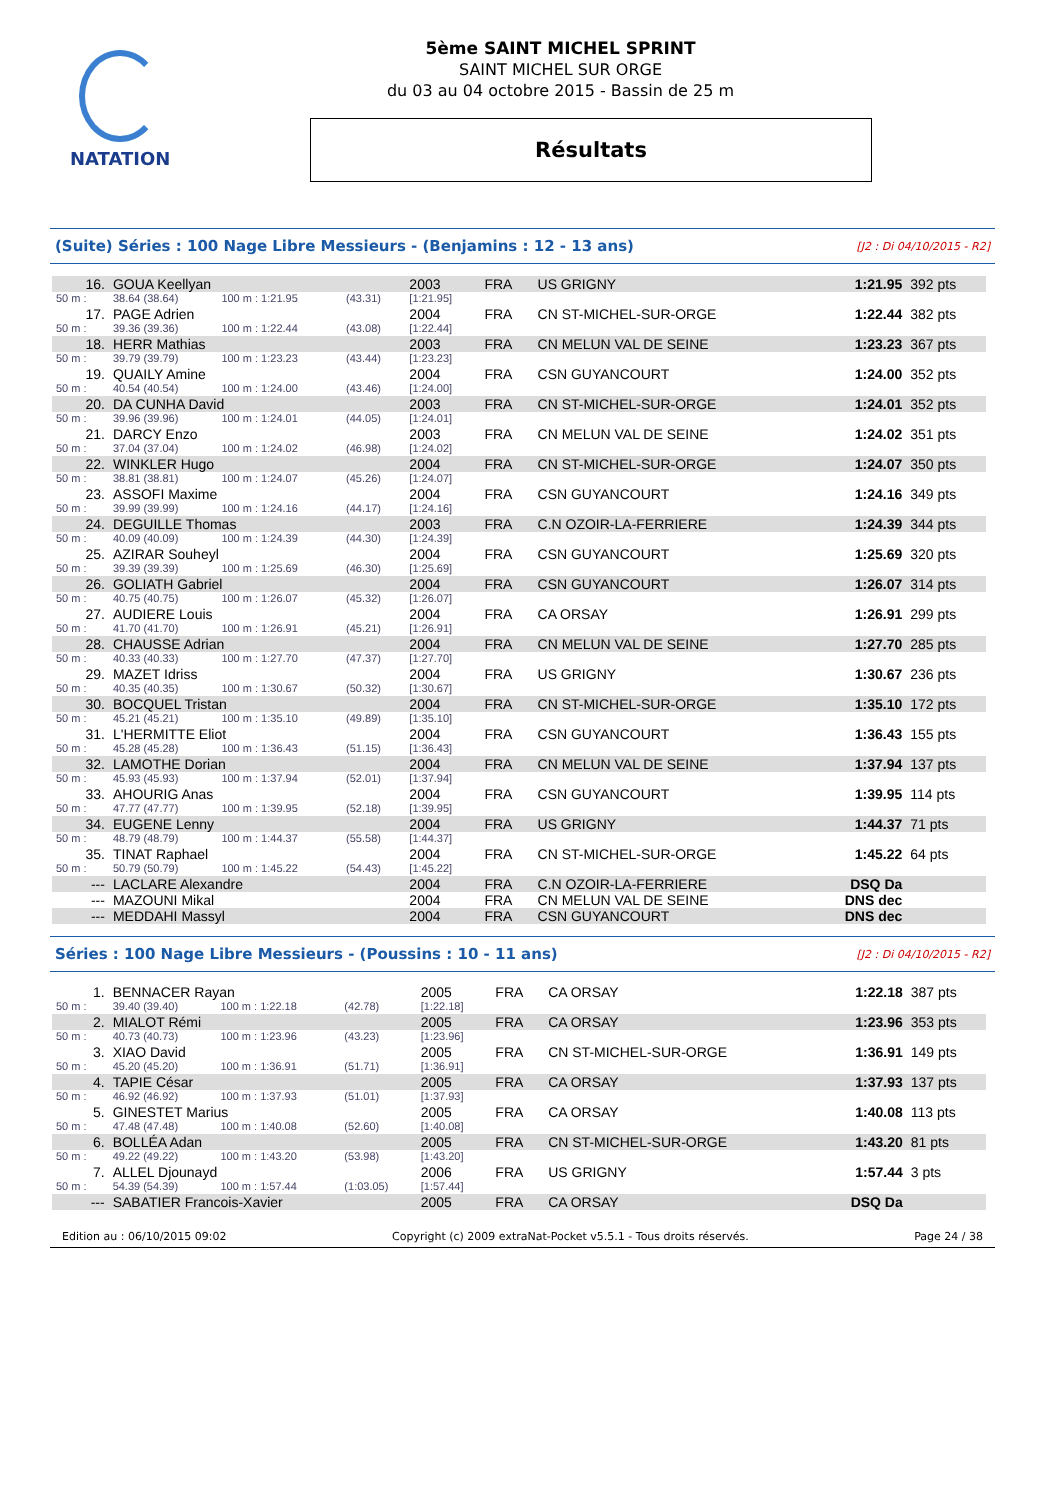NATATION
5ème SAINT MICHEL SPRINT
SAINT MICHEL SUR ORGE
du 03 au 04 octobre 2015 - Bassin de 25 m
Résultats
(Suite) Séries : 100 Nage Libre Messieurs - (Benjamins : 12 - 13 ans) [J2 : Di 04/10/2015 - R2]
| 16. | GOUA Keellyan | | | 2003 | FRA | US GRIGNY | 1:21.95 | 392 pts |
| 50 m : | 38.64 (38.64) | 100 m : 1:21.95 | (43.31) | [1:21.95] | | | | |
| 17. | PAGE Adrien | | | 2004 | FRA | CN ST-MICHEL-SUR-ORGE | 1:22.44 | 382 pts |
| 50 m : | 39.36 (39.36) | 100 m : 1:22.44 | (43.08) | [1:22.44] | | | | |
| 18. | HERR Mathias | | | 2003 | FRA | CN MELUN VAL DE SEINE | 1:23.23 | 367 pts |
| 50 m : | 39.79 (39.79) | 100 m : 1:23.23 | (43.44) | [1:23.23] | | | | |
| 19. | QUAILY Amine | | | 2004 | FRA | CSN GUYANCOURT | 1:24.00 | 352 pts |
| 50 m : | 40.54 (40.54) | 100 m : 1:24.00 | (43.46) | [1:24.00] | | | | |
| 20. | DA CUNHA David | | | 2003 | FRA | CN ST-MICHEL-SUR-ORGE | 1:24.01 | 352 pts |
| 50 m : | 39.96 (39.96) | 100 m : 1:24.01 | (44.05) | [1:24.01] | | | | |
| 21. | DARCY Enzo | | | 2003 | FRA | CN MELUN VAL DE SEINE | 1:24.02 | 351 pts |
| 50 m : | 37.04 (37.04) | 100 m : 1:24.02 | (46.98) | [1:24.02] | | | | |
| 22. | WINKLER Hugo | | | 2004 | FRA | CN ST-MICHEL-SUR-ORGE | 1:24.07 | 350 pts |
| 50 m : | 38.81 (38.81) | 100 m : 1:24.07 | (45.26) | [1:24.07] | | | | |
| 23. | ASSOFI Maxime | | | 2004 | FRA | CSN GUYANCOURT | 1:24.16 | 349 pts |
| 50 m : | 39.99 (39.99) | 100 m : 1:24.16 | (44.17) | [1:24.16] | | | | |
| 24. | DEGUILLE Thomas | | | 2003 | FRA | C.N OZOIR-LA-FERRIERE | 1:24.39 | 344 pts |
| 50 m : | 40.09 (40.09) | 100 m : 1:24.39 | (44.30) | [1:24.39] | | | | |
| 25. | AZIRAR Souheyl | | | 2004 | FRA | CSN GUYANCOURT | 1:25.69 | 320 pts |
| 50 m : | 39.39 (39.39) | 100 m : 1:25.69 | (46.30) | [1:25.69] | | | | |
| 26. | GOLIATH Gabriel | | | 2004 | FRA | CSN GUYANCOURT | 1:26.07 | 314 pts |
| 50 m : | 40.75 (40.75) | 100 m : 1:26.07 | (45.32) | [1:26.07] | | | | |
| 27. | AUDIERE Louis | | | 2004 | FRA | CA ORSAY | 1:26.91 | 299 pts |
| 50 m : | 41.70 (41.70) | 100 m : 1:26.91 | (45.21) | [1:26.91] | | | | |
| 28. | CHAUSSE Adrian | | | 2004 | FRA | CN MELUN VAL DE SEINE | 1:27.70 | 285 pts |
| 50 m : | 40.33 (40.33) | 100 m : 1:27.70 | (47.37) | [1:27.70] | | | | |
| 29. | MAZET Idriss | | | 2004 | FRA | US GRIGNY | 1:30.67 | 236 pts |
| 50 m : | 40.35 (40.35) | 100 m : 1:30.67 | (50.32) | [1:30.67] | | | | |
| 30. | BOCQUEL Tristan | | | 2004 | FRA | CN ST-MICHEL-SUR-ORGE | 1:35.10 | 172 pts |
| 50 m : | 45.21 (45.21) | 100 m : 1:35.10 | (49.89) | [1:35.10] | | | | |
| 31. | L'HERMITTE Eliot | | | 2004 | FRA | CSN GUYANCOURT | 1:36.43 | 155 pts |
| 50 m : | 45.28 (45.28) | 100 m : 1:36.43 | (51.15) | [1:36.43] | | | | |
| 32. | LAMOTHE Dorian | | | 2004 | FRA | CN MELUN VAL DE SEINE | 1:37.94 | 137 pts |
| 50 m : | 45.93 (45.93) | 100 m : 1:37.94 | (52.01) | [1:37.94] | | | | |
| 33. | AHOURIG Anas | | | 2004 | FRA | CSN GUYANCOURT | 1:39.95 | 114 pts |
| 50 m : | 47.77 (47.77) | 100 m : 1:39.95 | (52.18) | [1:39.95] | | | | |
| 34. | EUGENE Lenny | | | 2004 | FRA | US GRIGNY | 1:44.37 | 71 pts |
| 50 m : | 48.79 (48.79) | 100 m : 1:44.37 | (55.58) | [1:44.37] | | | | |
| 35. | TINAT Raphael | | | 2004 | FRA | CN ST-MICHEL-SUR-ORGE | 1:45.22 | 64 pts |
| 50 m : | 50.79 (50.79) | 100 m : 1:45.22 | (54.43) | [1:45.22] | | | | |
| --- | LACLARE Alexandre | | | 2004 | FRA | C.N OZOIR-LA-FERRIERE | DSQ Da | |
| --- | MAZOUNI Mikal | | | 2004 | FRA | CN MELUN VAL DE SEINE | DNS dec | |
| --- | MEDDAHI Massyl | | | 2004 | FRA | CSN GUYANCOURT | DNS dec | |
Séries : 100 Nage Libre Messieurs - (Poussins : 10 - 11 ans) [J2 : Di 04/10/2015 - R2]
| 1. | BENNACER Rayan | | | 2005 | FRA | CA ORSAY | 1:22.18 | 387 pts |
| 50 m : | 39.40 (39.40) | 100 m : 1:22.18 | (42.78) | [1:22.18] | | | | |
| 2. | MIALOT Rémi | | | 2005 | FRA | CA ORSAY | 1:23.96 | 353 pts |
| 50 m : | 40.73 (40.73) | 100 m : 1:23.96 | (43.23) | [1:23.96] | | | | |
| 3. | XIAO David | | | 2005 | FRA | CN ST-MICHEL-SUR-ORGE | 1:36.91 | 149 pts |
| 50 m : | 45.20 (45.20) | 100 m : 1:36.91 | (51.71) | [1:36.91] | | | | |
| 4. | TAPIE César | | | 2005 | FRA | CA ORSAY | 1:37.93 | 137 pts |
| 50 m : | 46.92 (46.92) | 100 m : 1:37.93 | (51.01) | [1:37.93] | | | | |
| 5. | GINESTET Marius | | | 2005 | FRA | CA ORSAY | 1:40.08 | 113 pts |
| 50 m : | 47.48 (47.48) | 100 m : 1:40.08 | (52.60) | [1:40.08] | | | | |
| 6. | BOLLÉA Adan | | | 2005 | FRA | CN ST-MICHEL-SUR-ORGE | 1:43.20 | 81 pts |
| 50 m : | 49.22 (49.22) | 100 m : 1:43.20 | (53.98) | [1:43.20] | | | | |
| 7. | ALLEL Djounayd | | | 2006 | FRA | US GRIGNY | 1:57.44 | 3 pts |
| 50 m : | 54.39 (54.39) | 100 m : 1:57.44 | (1:03.05) | [1:57.44] | | | | |
| --- | SABATIER Francois-Xavier | | | 2005 | FRA | CA ORSAY | DSQ Da | |
Edition au : 06/10/2015 09:02 Copyright (c) 2009 extraNat-Pocket v5.5.1 - Tous droits réservés. Page 24 / 38